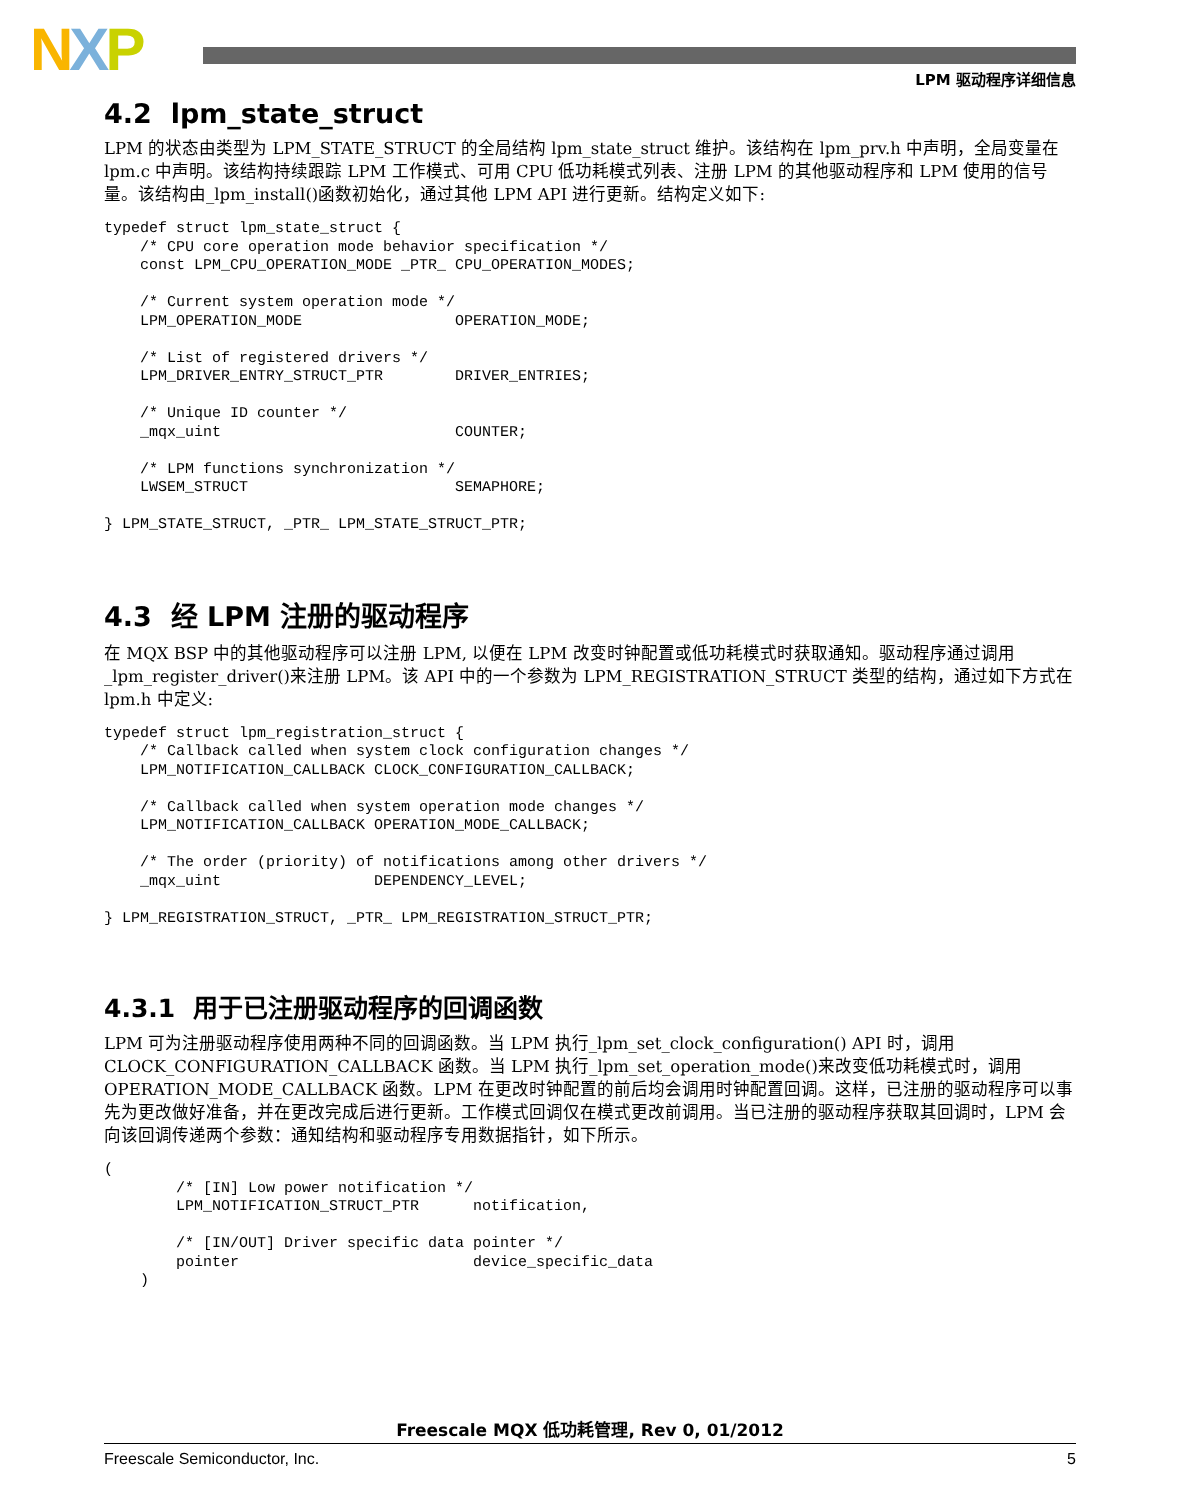NXP LPM 驱动程序详细信息
4.2 lpm_state_struct
LPM 的状态由类型为 LPM_STATE_STRUCT 的全局结构 lpm_state_struct 维护。该结构在 lpm_prv.h 中声明，全局变量在 lpm.c 中声明。该结构持续跟踪 LPM 工作模式、可用 CPU 低功耗模式列表、注册 LPM 的其他驱动程序和 LPM 使用的信号量。该结构由_lpm_install()函数初始化，通过其他 LPM API 进行更新。结构定义如下:
typedef struct lpm_state_struct {
    /* CPU core operation mode behavior specification */
    const LPM_CPU_OPERATION_MODE _PTR_ CPU_OPERATION_MODES;

    /* Current system operation mode */
    LPM_OPERATION_MODE                 OPERATION_MODE;

    /* List of registered drivers */
    LPM_DRIVER_ENTRY_STRUCT_PTR        DRIVER_ENTRIES;

    /* Unique ID counter */
    _mqx_uint                          COUNTER;

    /* LPM functions synchronization */
    LWSEM_STRUCT                       SEMAPHORE;

} LPM_STATE_STRUCT, _PTR_ LPM_STATE_STRUCT_PTR;
4.3 经 LPM 注册的驱动程序
在 MQX BSP 中的其他驱动程序可以注册 LPM, 以便在 LPM 改变时钟配置或低功耗模式时获取通知。驱动程序通过调用_lpm_register_driver()来注册 LPM。该 API 中的一个参数为 LPM_REGISTRATION_STRUCT 类型的结构，通过如下方式在 lpm.h 中定义:
typedef struct lpm_registration_struct {
    /* Callback called when system clock configuration changes */
    LPM_NOTIFICATION_CALLBACK CLOCK_CONFIGURATION_CALLBACK;

    /* Callback called when system operation mode changes */
    LPM_NOTIFICATION_CALLBACK OPERATION_MODE_CALLBACK;

    /* The order (priority) of notifications among other drivers */
    _mqx_uint                 DEPENDENCY_LEVEL;

} LPM_REGISTRATION_STRUCT, _PTR_ LPM_REGISTRATION_STRUCT_PTR;
4.3.1 用于已注册驱动程序的回调函数
LPM 可为注册驱动程序使用两种不同的回调函数。当 LPM 执行_lpm_set_clock_configuration() API 时，调用 CLOCK_CONFIGURATION_CALLBACK 函数。当 LPM 执行_lpm_set_operation_mode()来改变低功耗模式时，调用 OPERATION_MODE_CALLBACK 函数。LPM 在更改时钟配置的前后均会调用时钟配置回调。这样，已注册的驱动程序可以事先为更改做好准备，并在更改完成后进行更新。工作模式回调仅在模式更改前调用。当已注册的驱动程序获取其回调时，LPM 会向该回调传递两个参数：通知结构和驱动程序专用数据指针，如下所示。
(
        /* [IN] Low power notification */
        LPM_NOTIFICATION_STRUCT_PTR      notification,

        /* [IN/OUT] Driver specific data pointer */
        pointer                          device_specific_data
    )
Freescale MQX 低功耗管理, Rev 0, 01/2012
Freescale Semiconductor, Inc. 5